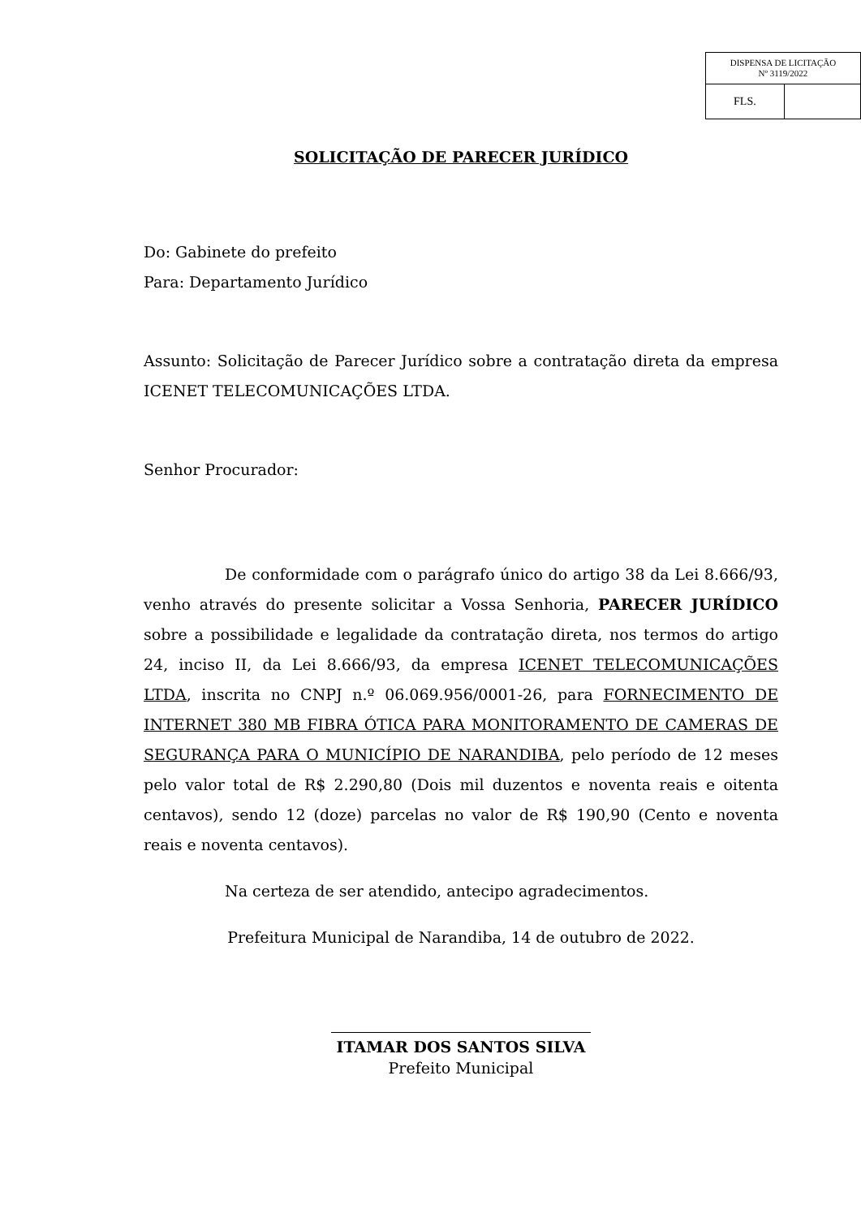| DISPENSA DE LICITAÇÃO Nº 3119/2022 | |
| FLS. | |
SOLICITAÇÃO DE PARECER JURÍDICO
Do: Gabinete do prefeito
Para: Departamento Jurídico
Assunto: Solicitação de Parecer Jurídico sobre a contratação direta da empresa ICENET TELECOMUNICAÇÕES LTDA.
Senhor Procurador:
De conformidade com o parágrafo único do artigo 38 da Lei 8.666/93, venho através do presente solicitar a Vossa Senhoria, PARECER JURÍDICO sobre a possibilidade e legalidade da contratação direta, nos termos do artigo 24, inciso II, da Lei 8.666/93, da empresa ICENET TELECOMUNICAÇÕES LTDA, inscrita no CNPJ n.º 06.069.956/0001-26, para FORNECIMENTO DE INTERNET 380 MB FIBRA ÓTICA PARA MONITORAMENTO DE CAMERAS DE SEGURANÇA PARA O MUNICÍPIO DE NARANDIBA, pelo período de 12 meses pelo valor total de R$ 2.290,80 (Dois mil duzentos e noventa reais e oitenta centavos), sendo 12 (doze) parcelas no valor de R$ 190,90 (Cento e noventa reais e noventa centavos).
Na certeza de ser atendido, antecipo agradecimentos.
Prefeitura Municipal de Narandiba, 14 de outubro de 2022.
ITAMAR DOS SANTOS SILVA
Prefeito Municipal